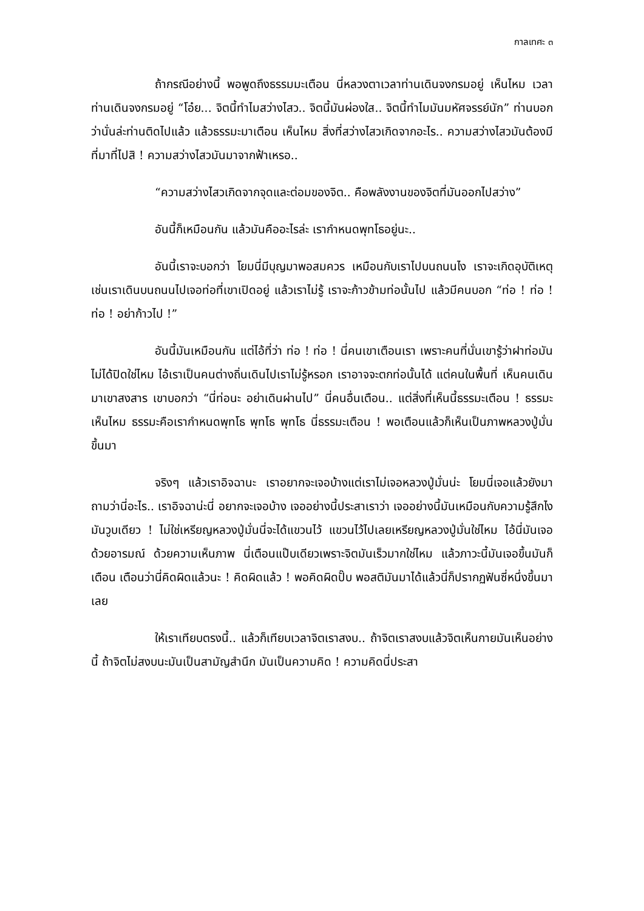กาลเทศะ ๓
ถ้ากรณีอย่างนี้ พอพูดถึงธรรมมะเตือน นี่หลวงตาเวลาท่านเดินจงกรมอยู่ เห็นไหม เวลาท่านเดินจงกรมอยู่ “โอ๋ย... จิตนี้ทำไมสว่างไสว.. จิตนี้มันผ่องใส.. จิตนี้ทำไมมันมหัศจรรย์นัก” ท่านบอกว่านั่นล่ะท่านติดไปแล้ว แล้วธรรมะมาเตือน เห็นไหม สิ่งที่สว่างไสวเกิดจากอะไร.. ความสว่างไสวมันต้องมีที่มาที่ไปสิ ! ความสว่างไสวมันมาจากฟ้าเหรอ..
“ความสว่างไสวเกิดจากจุดและต่อมของจิต.. คือพลังงานของจิตที่มันออกไปสว่าง”
อันนี้ก็เหมือนกัน แล้วมันคืออะไรล่ะ เรากำหนดพุทโธอยู่นะ..
อันนี้เราจะบอกว่า โยมนี่มีบุญมาพอสมควร เหมือนกับเราไปบนถนนไง เราจะเกิดอุบัติเหตุ เช่นเราเดินบนถนนไปเจอท่อที่เขาเปิดอยู่ แล้วเราไม่รู้ เราจะก้าวข้ามท่อนั้นไป แล้วมีคนบอก “ท่อ ! ท่อ ! ท่อ ! อย่าก้าวไป !”
อันนี้มันเหมือนกัน แต่ไอ้ที่ว่า ท่อ ! ท่อ ! นี่คนเขาเตือนเรา เพราะคนที่นั่นเขารู้ว่าฝาท่อมันไม่ได้ปิดใช่ไหม ไอ้เราเป็นคนต่างถิ่นเดินไปเราไม่รู้หรอก เราอาจจะตกท่อนั้นได้ แต่คนในพื้นที่ เห็นคนเดินมาเขาสงสาร เขาบอกว่า “นี่ท่อนะ อย่าเดินผ่านไป” นี่คนอื่นเตือน.. แต่สิ่งที่เห็นนี้ธรรมะเตือน ! ธรรมะ เห็นไหม ธรรมะคือเรากำหนดพุทโธ พุทโธ พุทโธ นี่ธรรมะเตือน ! พอเตือนแล้วก็เห็นเป็นภาพหลวงปู่มั่นขึ้นมา
จริงๆ แล้วเราอิจฉานะ เราอยากจะเจอบ้างแต่เราไม่เจอหลวงปู่มั่นน่ะ โยมนี่เจอแล้วยังมาถามว่านี่อะไร.. เราอิจฉาน่ะนี่ อยากจะเจอบ้าง เจออย่างนี้ประสาเราว่า เจออย่างนี้มันเหมือนกับความรู้สึกไง มันวูบเดียว ! ไม่ใช่เหรียญหลวงปู่มั่นนี่จะได้แขวนไว้ แขวนไว้ไปเลยเหรียญหลวงปู่มั่นใช่ไหม ไอ้นี่มันเจอด้วยอารมณ์ ด้วยความเห็นภาพ นี่เตือนแป๊บเดียวเพราะจิตมันเร็วมากใช่ไหม แล้วภาวะนี้มันเจอขึ้นมันก็เตือน เตือนว่านี่คิดผิดแล้วนะ ! คิดผิดแล้ว ! พอคิดผิดปั๊บ พอสติมันมาได้แล้วนี่ก็ปรากฏฟันซี่หนึ่งขึ้นมาเลย
ให้เราเทียบตรงนี้.. แล้วก็เทียบเวลาจิตเราสงบ.. ถ้าจิตเราสงบแล้วจิตเห็นกายมันเห็นอย่างนี้ ถ้าจิตไม่สงบนะมันเป็นสามัญสำนึก มันเป็นความคิด ! ความคิดนี่ประสา